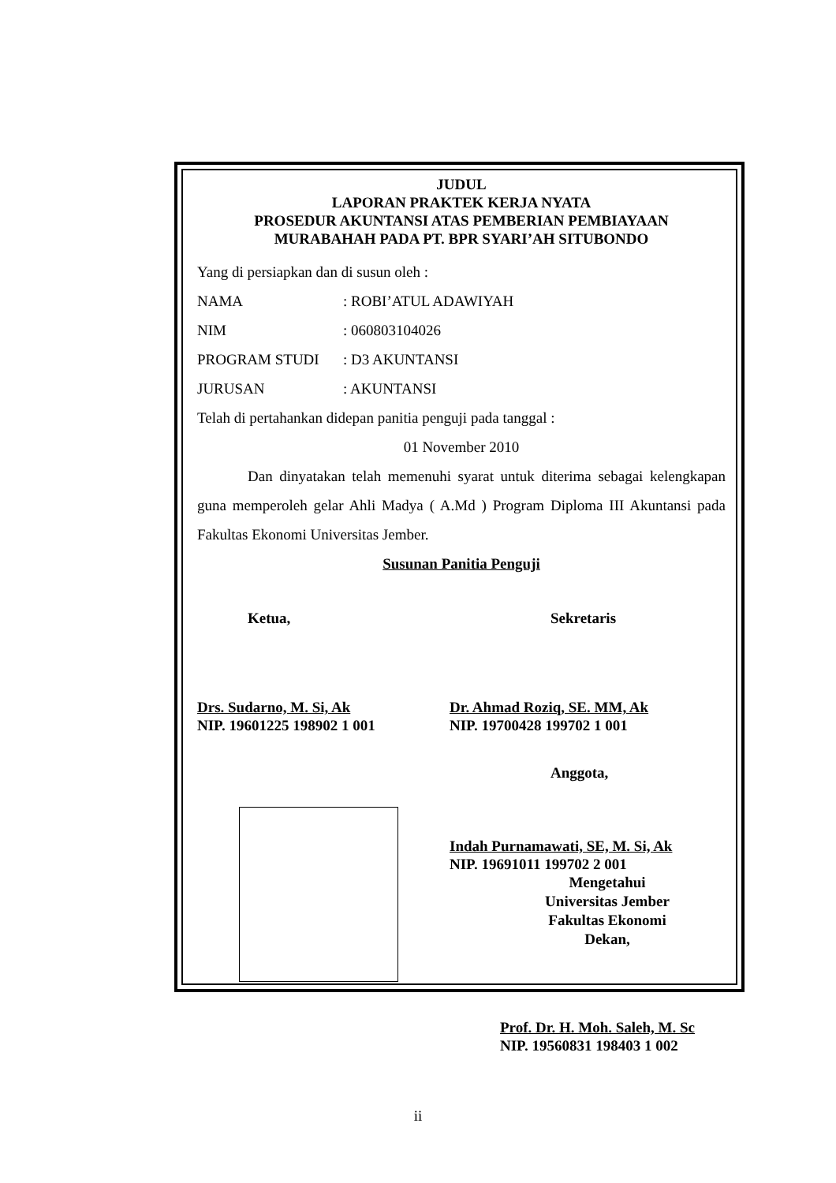JUDUL
LAPORAN PRAKTEK KERJA NYATA
PROSEDUR AKUNTANSI ATAS PEMBERIAN PEMBIAYAAN
MURABAHAH PADA PT. BPR SYARI’AH SITUBONDO
Yang di persiapkan dan di susun oleh :
NAMA: ROBI’ATUL ADAWIYAH
NIM: 060803104026
PROGRAM STUDI: D3 AKUNTANSI
JURUSAN: AKUNTANSI
Telah di pertahankan didepan panitia penguji pada tanggal :
01 November 2010
Dan dinyatakan telah memenuhi syarat untuk diterima sebagai kelengkapan guna memperoleh gelar Ahli Madya ( A.Md ) Program Diploma III Akuntansi pada Fakultas Ekonomi Universitas Jember.
Susunan Panitia Penguji
Ketua, Sekretaris
Drs. Sudarno, M. Si, Ak
NIP. 19601225 198902 1 001
Dr. Ahmad Roziq, SE. MM, Ak
NIP. 19700428 199702 1 001
Anggota,
Indah Purnamawati, SE, M. Si, Ak
NIP. 19691011 199702 2 001
Mengetahui
Universitas Jember
Fakultas Ekonomi
Dekan,
Prof. Dr. H. Moh. Saleh, M. Sc
NIP. 19560831 198403 1 002
ii